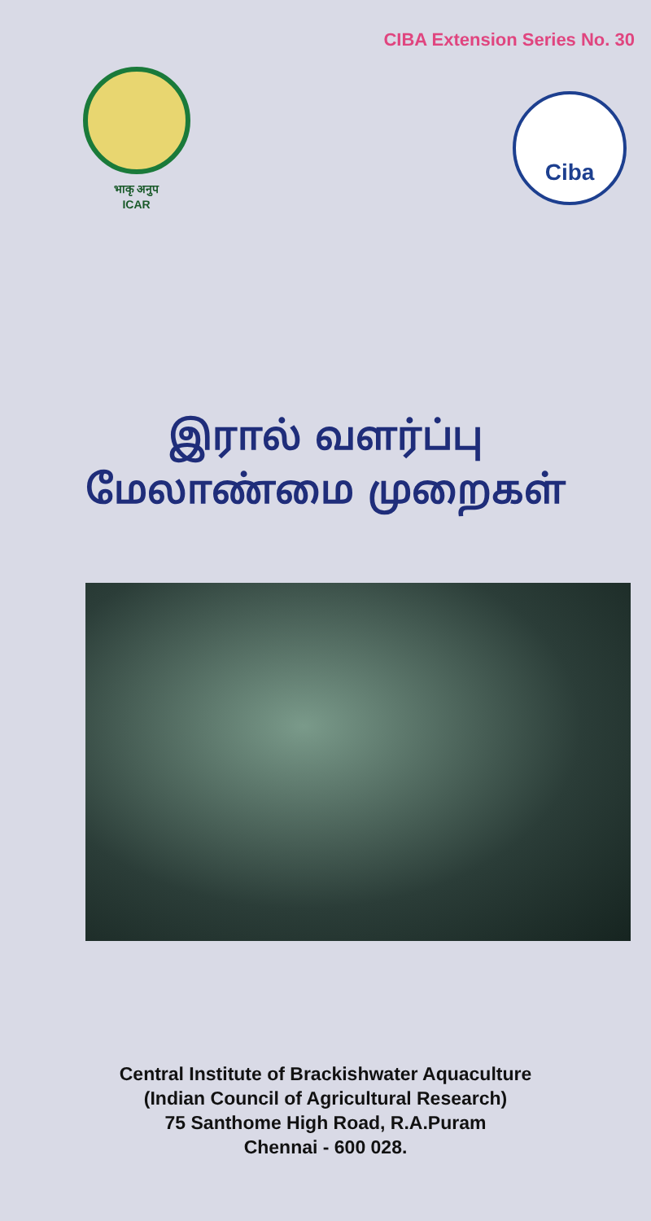CIBA Extension Series No. 30
भाकृ अनुप
ICAR
Ciba
இரால் வளர்ப்பு
மேலாண்மை முறைகள்
Central Institute of Brackishwater Aquaculture
(Indian Council of Agricultural Research)
75 Santhome High Road, R.A.Puram
Chennai - 600 028.